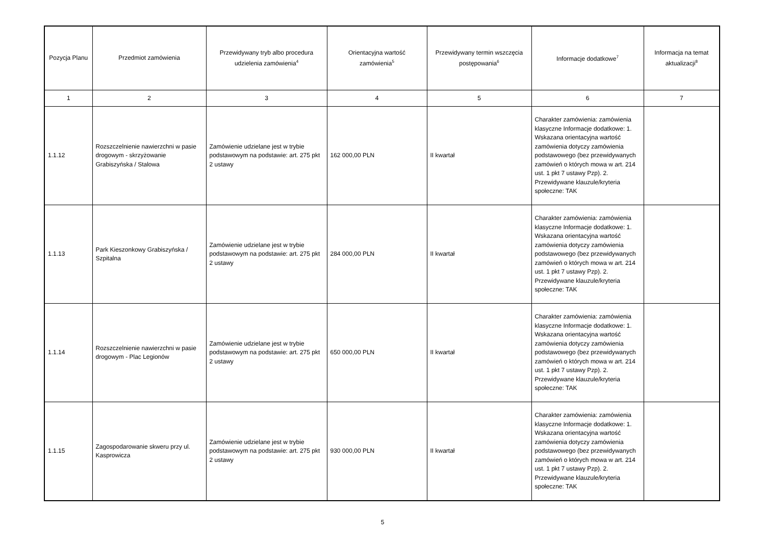| Pozycja Planu | Przedmiot zamówienia | Przewidywany tryb albo procedura udzielenia zamówienia<sup>4</sup> | Orientacyjna wartość zamówienia<sup>5</sup> | Przewidywany termin wszczęcia postępowania<sup>6</sup> | Informacje dodatkowe<sup>7</sup> | Informacja na temat aktualizacji<sup>8</sup> |
| --- | --- | --- | --- | --- | --- | --- |
| 1 | 2 | 3 | 4 | 5 | 6 | 7 |
| 1.1.12 | Rozszczelnienie nawierzchni w pasie drogowym - skrzyżowanie Grabiszyńska / Stalowa | Zamówienie udzielane jest w trybie podstawowym na podstawie: art. 275 pkt 2 ustawy | 162 000,00 PLN | II kwartał | Charakter zamówienia: zamówienia klasyczne Informacje dodatkowe: 1. Wskazana orientacyjna wartość zamówienia dotyczy zamówienia podstawowego (bez przewidywanych zamówień o których mowa w art. 214 ust. 1 pkt 7 ustawy Pzp). 2. Przewidywane klauzule/kryteria społeczne: TAK | |
| 1.1.13 | Park Kieszonkowy Grabiszyńska / Szpitalna | Zamówienie udzielane jest w trybie podstawowym na podstawie: art. 275 pkt 2 ustawy | 284 000,00 PLN | II kwartał | Charakter zamówienia: zamówienia klasyczne Informacje dodatkowe: 1. Wskazana orientacyjna wartość zamówienia dotyczy zamówienia podstawowego (bez przewidywanych zamówień o których mowa w art. 214 ust. 1 pkt 7 ustawy Pzp). 2. Przewidywane klauzule/kryteria społeczne: TAK | |
| 1.1.14 | Rozszczelnienie nawierzchni w pasie drogowym - Plac Legionów | Zamówienie udzielane jest w trybie podstawowym na podstawie: art. 275 pkt 2 ustawy | 650 000,00 PLN | II kwartał | Charakter zamówienia: zamówienia klasyczne Informacje dodatkowe: 1. Wskazana orientacyjna wartość zamówienia dotyczy zamówienia podstawowego (bez przewidywanych zamówień o których mowa w art. 214 ust. 1 pkt 7 ustawy Pzp). 2. Przewidywane klauzule/kryteria społeczne: TAK | |
| 1.1.15 | Zagospodarowanie skweru przy ul. Kasprowicza | Zamówienie udzielane jest w trybie podstawowym na podstawie: art. 275 pkt 2 ustawy | 930 000,00 PLN | II kwartał | Charakter zamówienia: zamówienia klasyczne Informacje dodatkowe: 1. Wskazana orientacyjna wartość zamówienia dotyczy zamówienia podstawowego (bez przewidywanych zamówień o których mowa w art. 214 ust. 1 pkt 7 ustawy Pzp). 2. Przewidywane klauzule/kryteria społeczne: TAK | |
5